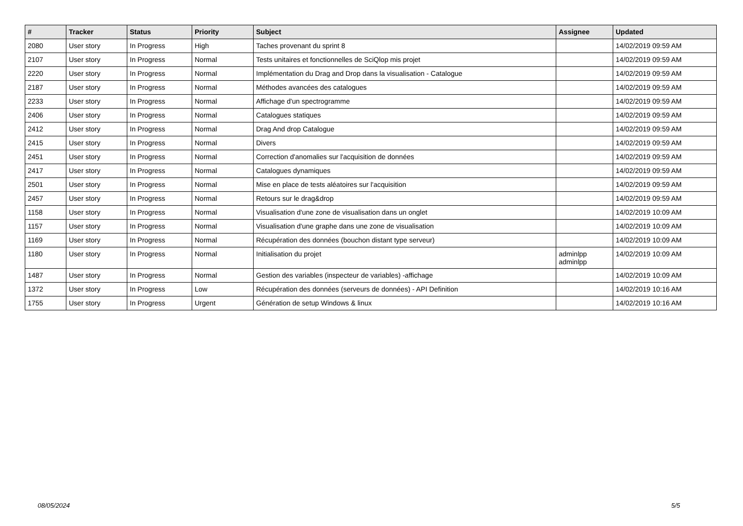| # | Tracker | Status | Priority | Subject | Assignee | Updated |
| --- | --- | --- | --- | --- | --- | --- |
| 2080 | User story | In Progress | High | Taches provenant du sprint 8 | | 14/02/2019 09:59 AM |
| 2107 | User story | In Progress | Normal | Tests unitaires et fonctionnelles de SciQlop mis projet | | 14/02/2019 09:59 AM |
| 2220 | User story | In Progress | Normal | Implémentation du Drag and Drop dans la visualisation - Catalogue | | 14/02/2019 09:59 AM |
| 2187 | User story | In Progress | Normal | Méthodes avancées des catalogues | | 14/02/2019 09:59 AM |
| 2233 | User story | In Progress | Normal | Affichage d'un spectrogramme | | 14/02/2019 09:59 AM |
| 2406 | User story | In Progress | Normal | Catalogues statiques | | 14/02/2019 09:59 AM |
| 2412 | User story | In Progress | Normal | Drag And drop Catalogue | | 14/02/2019 09:59 AM |
| 2415 | User story | In Progress | Normal | Divers | | 14/02/2019 09:59 AM |
| 2451 | User story | In Progress | Normal | Correction d'anomalies sur l'acquisition de données | | 14/02/2019 09:59 AM |
| 2417 | User story | In Progress | Normal | Catalogues dynamiques | | 14/02/2019 09:59 AM |
| 2501 | User story | In Progress | Normal | Mise en place de tests aléatoires sur l'acquisition | | 14/02/2019 09:59 AM |
| 2457 | User story | In Progress | Normal | Retours sur le drag&drop | | 14/02/2019 09:59 AM |
| 1158 | User story | In Progress | Normal | Visualisation d'une zone de visualisation dans un onglet | | 14/02/2019 10:09 AM |
| 1157 | User story | In Progress | Normal | Visualisation d'une graphe dans une zone de visualisation | | 14/02/2019 10:09 AM |
| 1169 | User story | In Progress | Normal | Récupération des données (bouchon distant type serveur) | | 14/02/2019 10:09 AM |
| 1180 | User story | In Progress | Normal | Initialisation du projet | adminlpp adminlpp | 14/02/2019 10:09 AM |
| 1487 | User story | In Progress | Normal | Gestion des variables (inspecteur de variables) -affichage | | 14/02/2019 10:09 AM |
| 1372 | User story | In Progress | Low | Récupération des données (serveurs de données) - API Definition | | 14/02/2019 10:16 AM |
| 1755 | User story | In Progress | Urgent | Génération de setup Windows & linux | | 14/02/2019 10:16 AM |
08/05/2024 5/5